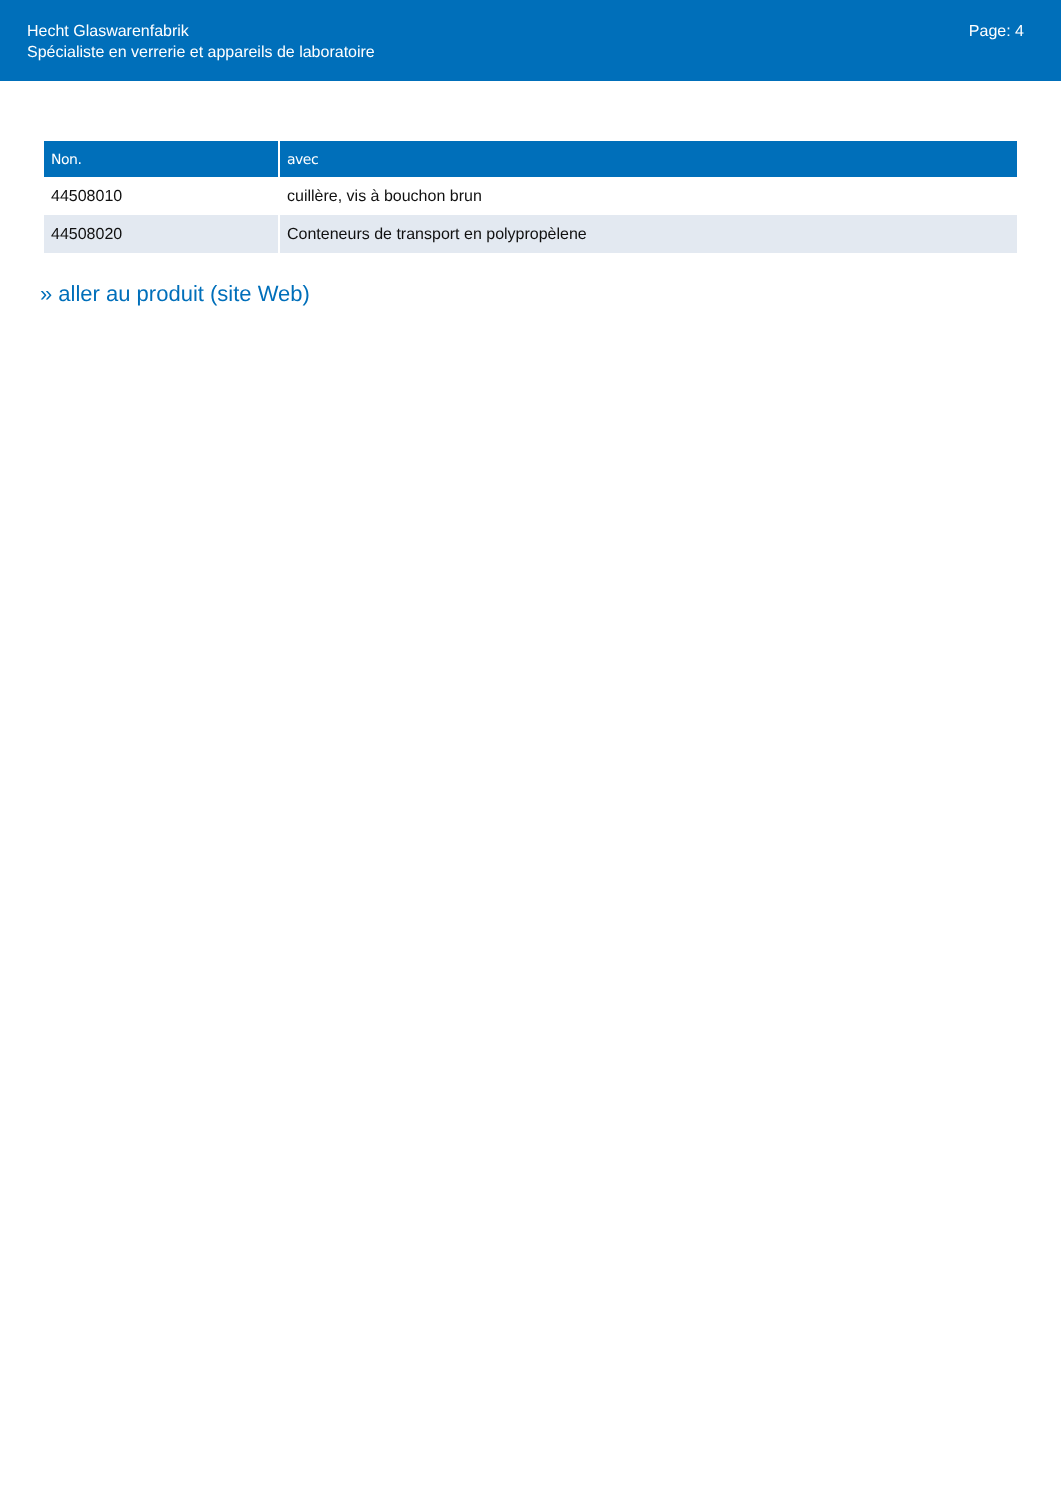Hecht Glaswarenfabrik
Spécialiste en verrerie et appareils de laboratoire
Page: 4
| Non. | avec |
| --- | --- |
| 44508010 | cuillère, vis à bouchon brun |
| 44508020 | Conteneurs de transport en polypropèlene |
» aller au produit (site Web)